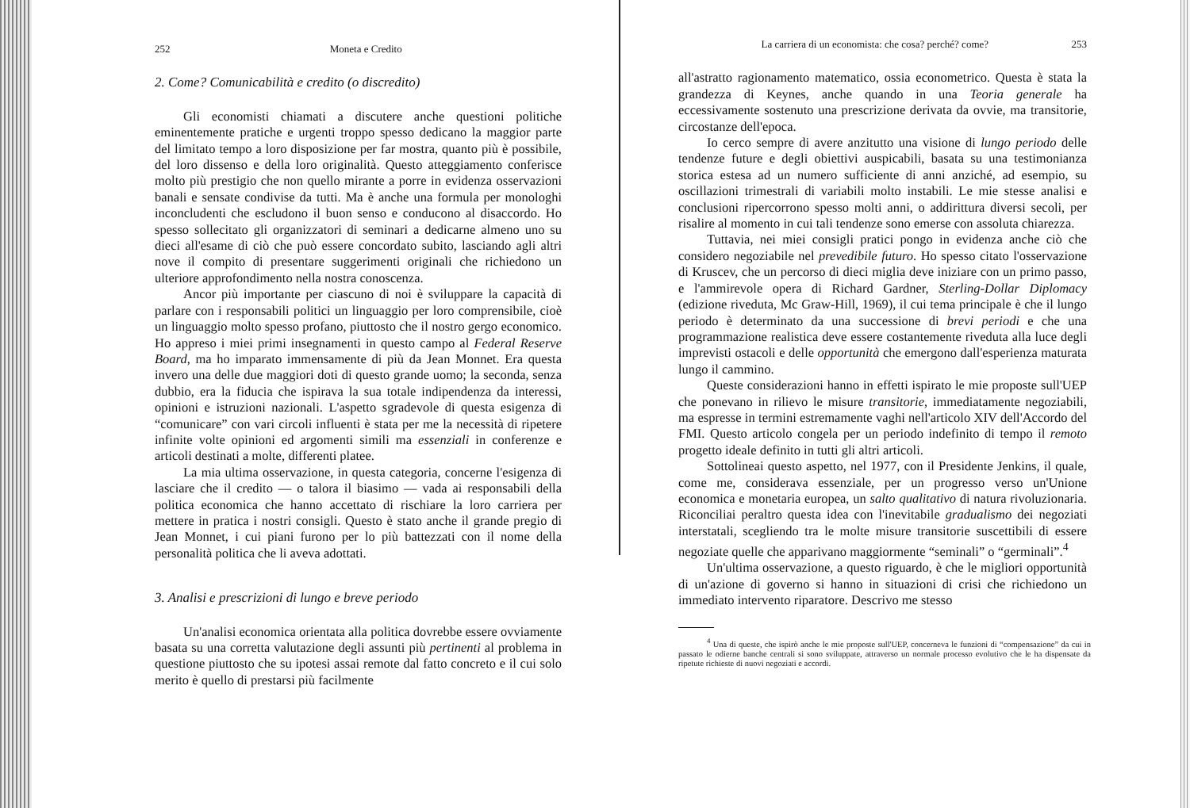252 Moneta e Credito
2. Come? Comunicabilità e credito (o discredito)
Gli economisti chiamati a discutere anche questioni politiche eminentemente pratiche e urgenti troppo spesso dedicano la maggior parte del limitato tempo a loro disposizione per far mostra, quanto più è possibile, del loro dissenso e della loro originalità. Questo atteggiamento conferisce molto più prestigio che non quello mirante a porre in evidenza osservazioni banali e sensate condivise da tutti. Ma è anche una formula per monologhi inconcludenti che escludono il buon senso e conducono al disaccordo. Ho spesso sollecitato gli organizzatori di seminari a dedicarne almeno uno su dieci all'esame di ciò che può essere concordato subito, lasciando agli altri nove il compito di presentare suggerimenti originali che richiedono un ulteriore approfondimento nella nostra conoscenza.
Ancor più importante per ciascuno di noi è sviluppare la capacità di parlare con i responsabili politici un linguaggio per loro comprensibile, cioè un linguaggio molto spesso profano, piuttosto che il nostro gergo economico. Ho appreso i miei primi insegnamenti in questo campo al Federal Reserve Board, ma ho imparato immensamente di più da Jean Monnet. Era questa invero una delle due maggiori doti di questo grande uomo; la seconda, senza dubbio, era la fiducia che ispirava la sua totale indipendenza da interessi, opinioni e istruzioni nazionali. L'aspetto sgradevole di questa esigenza di “comunicare” con vari circoli influenti è stata per me la necessità di ripetere infinite volte opinioni ed argomenti simili ma essenziali in conferenze e articoli destinati a molte, differenti platee.
La mia ultima osservazione, in questa categoria, concerne l'esigenza di lasciare che il credito — o talora il biasimo — vada ai responsabili della politica economica che hanno accettato di rischiare la loro carriera per mettere in pratica i nostri consigli. Questo è stato anche il grande pregio di Jean Monnet, i cui piani furono per lo più battezzati con il nome della personalità politica che li aveva adottati.
3. Analisi e prescrizioni di lungo e breve periodo
Un'analisi economica orientata alla politica dovrebbe essere ovviamente basata su una corretta valutazione degli assunti più pertinenti al problema in questione piuttosto che su ipotesi assai remote dal fatto concreto e il cui solo merito è quello di prestarsi più facilmente
La carriera di un economista: che cosa? perché? come? 253
all'astratto ragionamento matematico, ossia econometrico. Questa è stata la grandezza di Keynes, anche quando in una Teoria generale ha eccessivamente sostenuto una prescrizione derivata da ovvie, ma transitorie, circostanze dell'epoca.
Io cerco sempre di avere anzitutto una visione di lungo periodo delle tendenze future e degli obiettivi auspicabili, basata su una testimonianza storica estesa ad un numero sufficiente di anni anziché, ad esempio, su oscillazioni trimestrali di variabili molto instabili. Le mie stesse analisi e conclusioni ripercorrono spesso molti anni, o addirittura diversi secoli, per risalire al momento in cui tali tendenze sono emerse con assoluta chiarezza.
Tuttavia, nei miei consigli pratici pongo in evidenza anche ciò che considero negoziabile nel prevedibile futuro. Ho spesso citato l'osservazione di Kruscev, che un percorso di dieci miglia deve iniziare con un primo passo, e l'ammirevole opera di Richard Gardner, Sterling-Dollar Diplomacy (edizione riveduta, Mc Graw-Hill, 1969), il cui tema principale è che il lungo periodo è determinato da una successione di brevi periodi e che una programmazione realistica deve essere costantemente riveduta alla luce degli imprevisti ostacoli e delle opportunità che emergono dall'esperienza maturata lungo il cammino.
Queste considerazioni hanno in effetti ispirato le mie proposte sull'UEP che ponevano in rilievo le misure transitorie, immediatamente negoziabili, ma espresse in termini estremamente vaghi nell'articolo XIV dell'Accordo del FMI. Questo articolo congela per un periodo indefinito di tempo il remoto progetto ideale definito in tutti gli altri articoli.
Sottolineai questo aspetto, nel 1977, con il Presidente Jenkins, il quale, come me, considerava essenziale, per un progresso verso un'Unione economica e monetaria europea, un salto qualitativo di natura rivoluzionaria. Riconciliai peraltro questa idea con l'inevitabile gradualismo dei negoziati interstatali, scegliendo tra le molte misure transitorie suscettibili di essere negoziate quelle che apparivano maggiormente “seminali” o “germinali”.<sup>4</sup>
Un'ultima osservazione, a questo riguardo, è che le migliori opportunità di un'azione di governo si hanno in situazioni di crisi che richiedono un immediato intervento riparatore. Descrivo me stesso
<sup>4</sup> Una di queste, che ispirò anche le mie proposte sull'UEP, concerneva le funzioni di “compensazione” da cui in passato le odierne banche centrali si sono sviluppate, attraverso un normale processo evolutivo che le ha dispensate da ripetute richieste di nuovi negoziati e accordi.